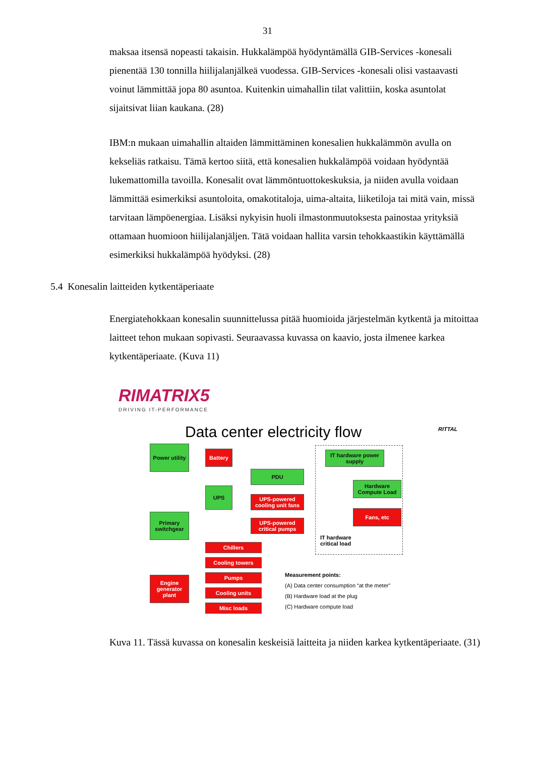31
maksaa itsensä nopeasti takaisin. Hukkalämpöä hyödyntämällä GIB-Services -konesali pienentää 130 tonnilla hiilijalanjälkeä vuodessa. GIB-Services -konesali olisi vastaavasti voinut lämmittää jopa 80 asuntoa. Kuitenkin uimahallin tilat valittiin, koska asuntolat sijaitsivat liian kaukana. (28)
IBM:n mukaan uimahallin altaiden lämmittäminen konesalien hukkalämmön avulla on kekseliäs ratkaisu. Tämä kertoo siitä, että konesalien hukkalämpöä voidaan hyödyntää lukemattomilla tavoilla. Konesalit ovat lämmöntuottokeskuksia, ja niiden avulla voidaan lämmittää esimerkiksi asuntoloita, omakotitaloja, uima-altaita, liiketiloja tai mitä vain, missä tarvitaan lämpöenergiaa. Lisäksi nykyisin huoli ilmastonmuutoksesta painostaa yrityksiä ottamaan huomioon hiilijalanjäljen. Tätä voidaan hallita varsin tehokkaastikin käyttämällä esimerkiksi hukkalämpöä hyödyksi. (28)
5.4 Konesalin laitteiden kytkentäperiaate
Energiatehokkaan konesalin suunnittelussa pitää huomioida järjestelmän kytkentä ja mitoittaa laitteet tehon mukaan sopivasti. Seuraavassa kuvassa on kaavio, josta ilmenee karkea kytkentäperiaate. (Kuva 11)
RIMATRIX5
DRIVING IT-PERFORMANCE
RITTAL
Data center electricity flow
Power utility
Primary switchgear
Engine generator plant
Battery
UPS
PDU
UPS-powered cooling unit fans
UPS-powered critical pumps
Chillers
Cooling towers
Pumps
Cooling units
Misc loads
IT hardware power supply
Hardware Compute Load
Fans, etc
IT hardware
critical load
Measurement points:
(A) Data center consumption “at the meter”
(B) Hardware load at the plug
(C) Hardware compute load
Kuva 11. Tässä kuvassa on konesalin keskeisiä laitteita ja niiden karkea kytkentäperiaate. (31)